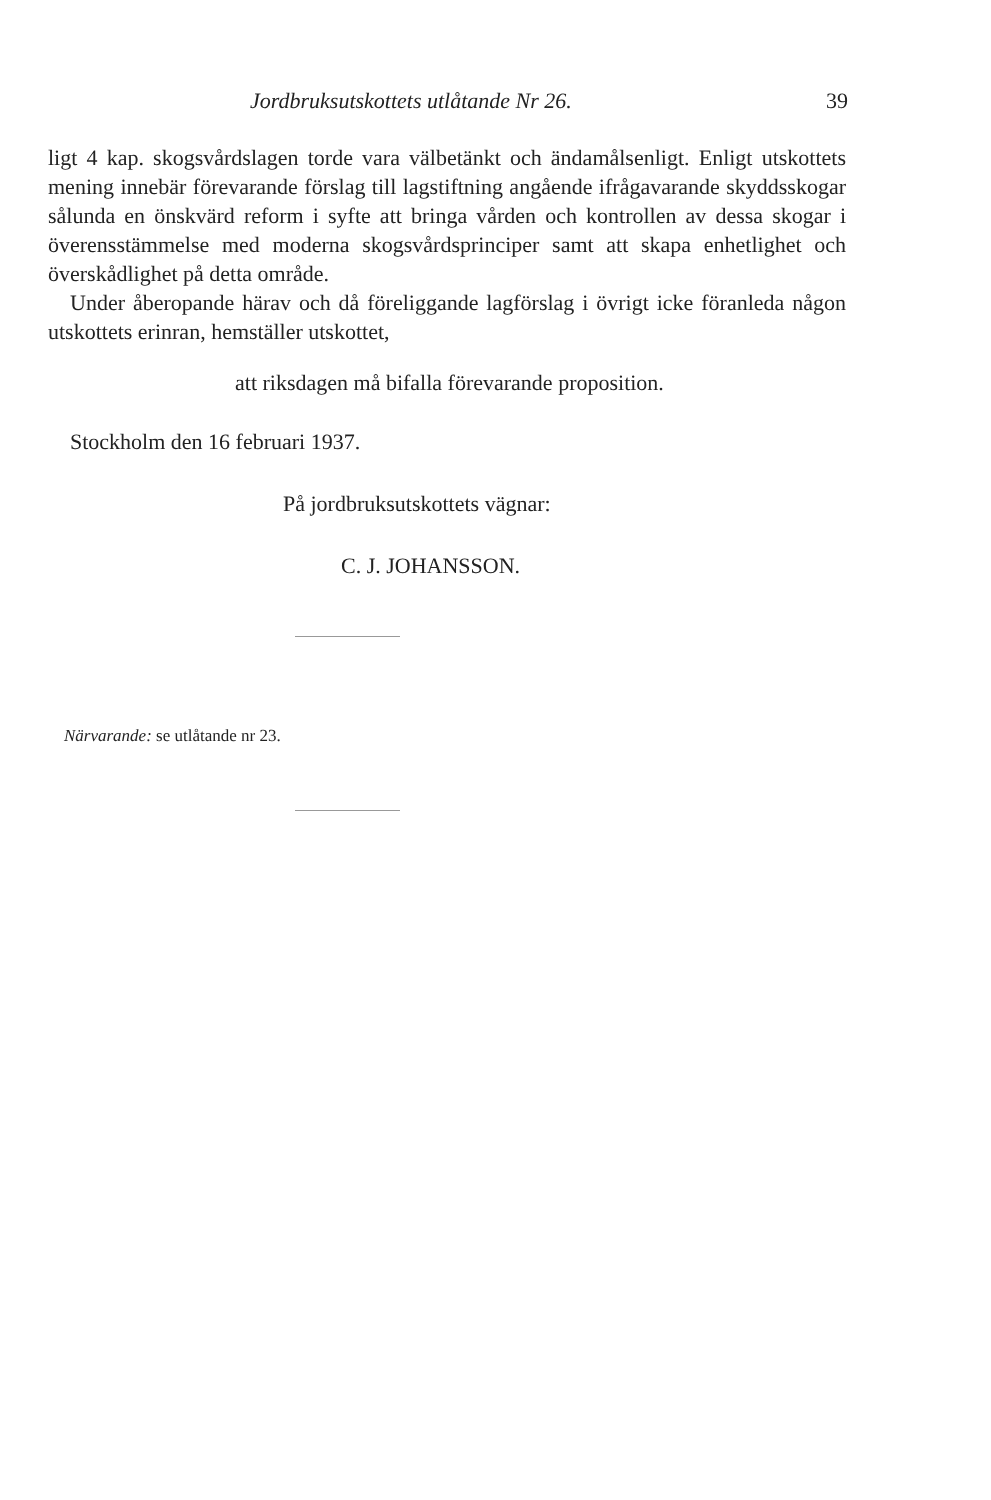Jordbruksutskottets utlåtande Nr 26. 39
ligt 4 kap. skogsvårdslagen torde vara välbetänkt och ändamålsenligt. Enligt utskottets mening innebär förevarande förslag till lagstiftning angående ifrågavarande skyddsskogar sålunda en önskvärd reform i syfte att bringa vården och kontrollen av dessa skogar i överensstämmelse med moderna skogsvårdsprinciper samt att skapa enhetlighet och överskådlighet på detta område.
Under åberopande härav och då föreliggande lagförslag i övrigt icke föranleda någon utskottets erinran, hemställer utskottet,
att riksdagen må bifalla förevarande proposition.
Stockholm den 16 februari 1937.
På jordbruksutskottets vägnar:
C. J. JOHANSSON.
Närvarande: se utlåtande nr 23.